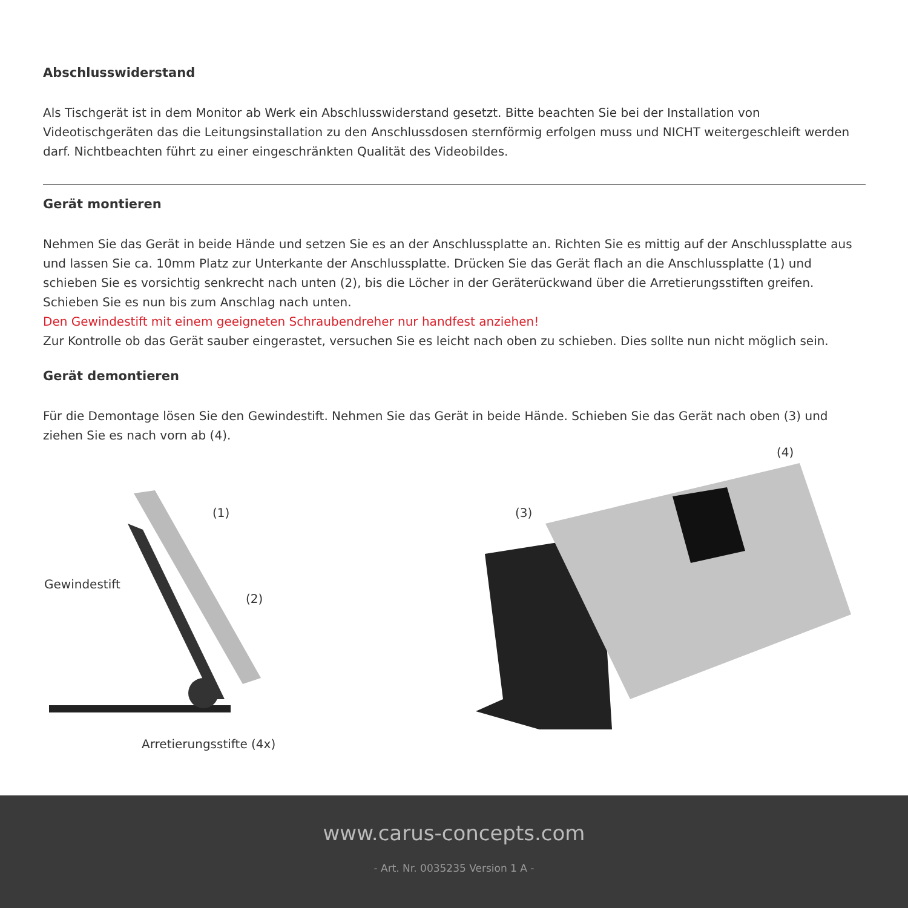Abschlusswiderstand
Als Tischgerät ist in dem Monitor ab Werk ein Abschlusswiderstand gesetzt. Bitte beachten Sie bei der Installation von Videotischgeräten das die Leitungsinstallation zu den Anschlussdosen sternförmig erfolgen muss und NICHT weitergeschleift werden darf. Nichtbeachten führt zu einer eingeschränkten Qualität des Videobildes.
Gerät montieren
Nehmen Sie das Gerät in beide Hände und setzen Sie es an der Anschlussplatte an. Richten Sie es mittig auf der Anschlussplatte aus und lassen Sie ca. 10mm Platz zur Unterkante der Anschlussplatte. Drücken Sie das Gerät flach an die Anschlussplatte (1) und schieben Sie es vorsichtig senkrecht nach unten (2), bis die Löcher in der Geräterückwand über die Arretierungsstiften greifen. Schieben Sie es nun bis zum Anschlag nach unten.
Den Gewindestift mit einem geeigneten Schraubendreher nur handfest anziehen!
Zur Kontrolle ob das Gerät sauber eingerastet, versuchen Sie es leicht nach oben zu schieben. Dies sollte nun nicht möglich sein.
Gerät demontieren
Für die Demontage lösen Sie den Gewindestift. Nehmen Sie das Gerät in beide Hände. Schieben Sie das Gerät nach oben (3) und ziehen Sie es nach vorn ab (4).
(1)
Gewindestift
(2)
Arretierungsstifte (4x)
(3)
(4)
www.carus-concepts.com
- Art. Nr. 0035235 Version 1 A -